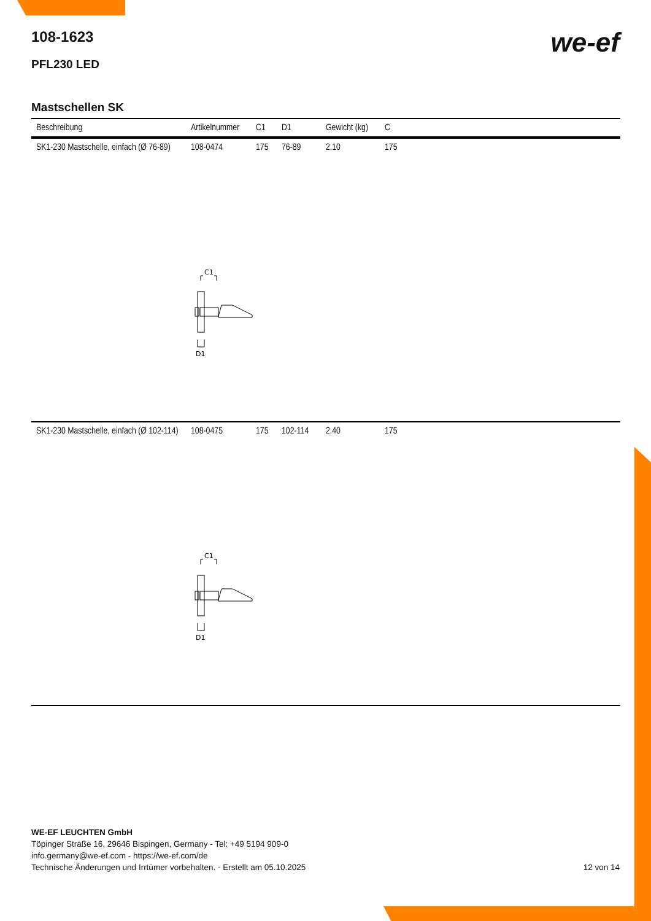we-ef
108-1623
PFL230 LED
Mastschellen SK
| Beschreibung | Artikelnummer | C1 | D1 | Gewicht (kg) | C |
| --- | --- | --- | --- | --- | --- |
| SK1-230 Mastschelle, einfach (Ø 76-89) | 108-0474 | 175 | 76-89 | 2.10 | 175 |
| | C1 D1 | | | | |
| SK1-230 Mastschelle, einfach (Ø 102-114) | 108-0475 | 175 | 102-114 | 2.40 | 175 |
| | C1 D1 | | | | |
WE-EF LEUCHTEN GmbH
Töpinger Straße 16, 29646 Bispingen, Germany - Tel: +49 5194 909-0
info.germany@we-ef.com - https://we-ef.com/de
Technische Änderungen und Irrtümer vorbehalten. - Erstellt am 05.10.2025 12 von 14